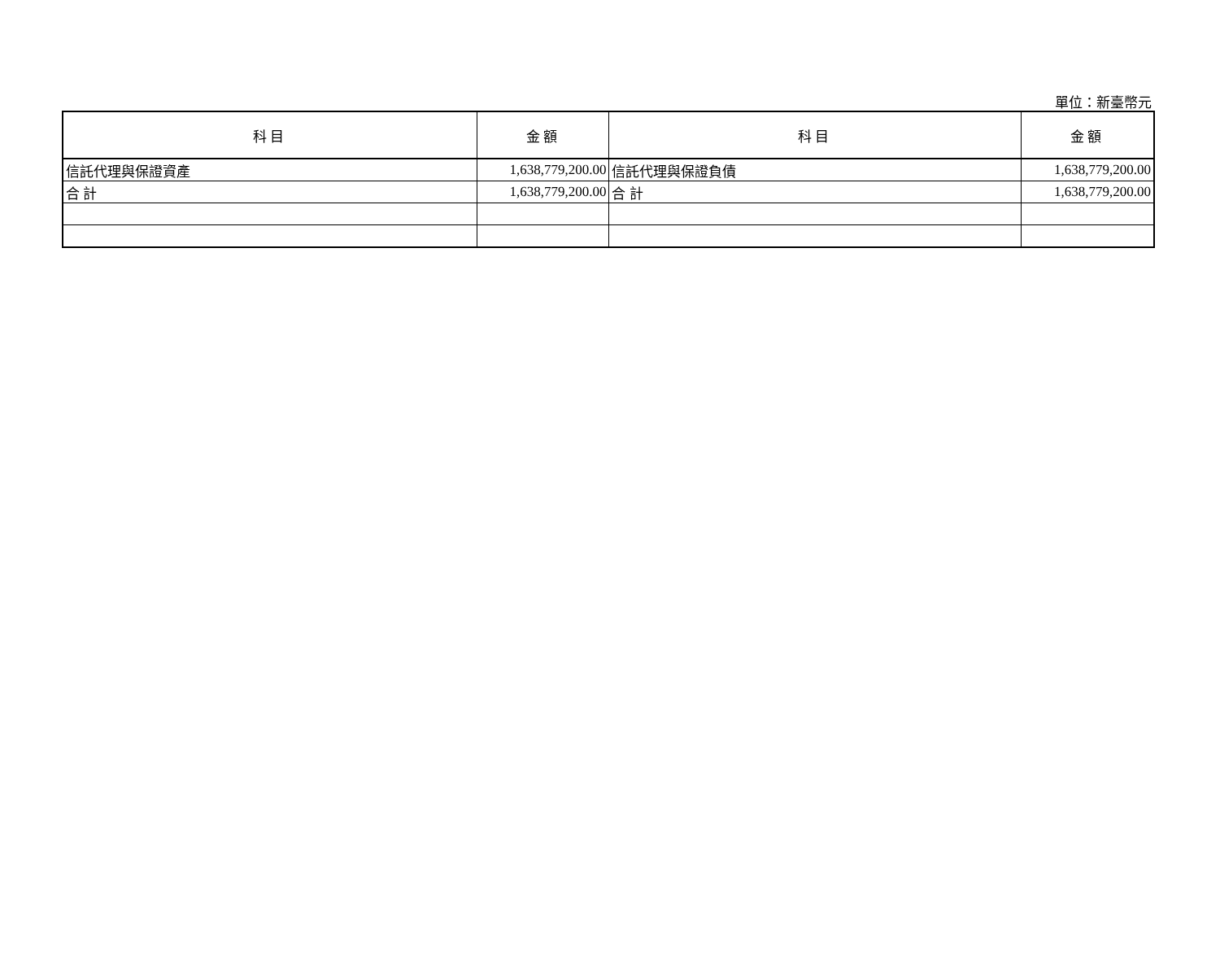單位：新臺幣元
| 科目 | 金額 | 科目 | 金額 |
| --- | --- | --- | --- |
| 信託代理與保證資產 | 1,638,779,200.00 | 信託代理與保證負債 | 1,638,779,200.00 |
| 合 計 | 1,638,779,200.00 | 合 計 | 1,638,779,200.00 |